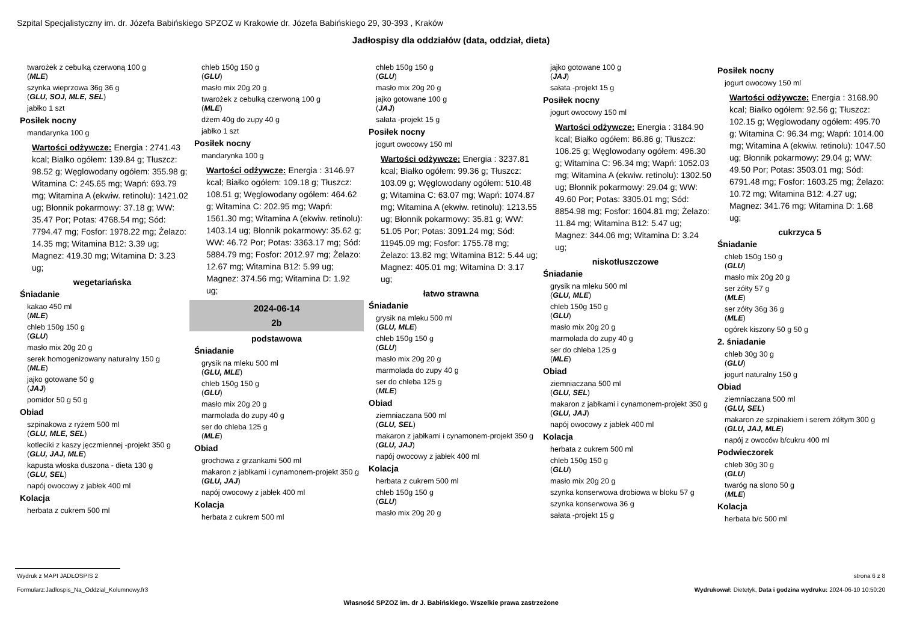Szpital Specjalistyczny im. dr. Józefa Babińskiego SPZOZ w Krakowie dr. Józefa Babińskiego 29, 30-393 , Kraków
Jadłospisy dla oddziałów (data, oddział, dieta)
twarożek z cebulką czerwoną 100 g
(MLE)
szynka wieprzowa 36g 36 g
(GLU, SOJ, MLE, SEL)
jabłko 1 szt
Posiłek nocny
mandarynka 100 g
Wartości odżywcze: Energia : 2741.43 kcal; Białko ogółem: 139.84 g; Tłuszcz: 98.52 g; Węglowodany ogółem: 355.98 g; Witamina C: 245.65 mg; Wapń: 693.79 mg; Witamina A (ekwiw. retinolu): 1421.02 ug; Błonnik pokarmowy: 37.18 g; WW: 35.47 Por; Potas: 4768.54 mg; Sód: 7794.47 mg; Fosfor: 1978.22 mg; Żelazo: 14.35 mg; Witamina B12: 3.39 ug; Magnez: 419.30 mg; Witamina D: 3.23 ug;
wegetariańska
Śniadanie
kakao 450 ml
(MLE)
chleb 150g 150 g
(GLU)
masło mix 20g 20 g
serek homogenizowany naturalny 150 g
(MLE)
jajko gotowane 50 g
(JAJ)
pomidor 50 g 50 g
Obiad
szpinakowa z ryżem 500 ml
(GLU, MLE, SEL)
kotleciki z kaszy jęczmiennej -projekt 350 g
(GLU, JAJ, MLE)
kapusta włoska duszona - dieta 130 g
(GLU, SEL)
napój owocowy z jabłek 400 ml
Kolacja
herbata z cukrem 500 ml
chleb 150g 150 g
(GLU)
masło mix 20g 20 g
twarożek z cebulką czerwoną 100 g
(MLE)
dżem 40g do zupy 40 g
jabłko 1 szt
Posiłek nocny
mandarynka 100 g
Wartości odżywcze: Energia : 3146.97 kcal; Białko ogółem: 109.18 g; Tłuszcz: 108.51 g; Węglowodany ogółem: 464.62 g; Witamina C: 202.95 mg; Wapń: 1561.30 mg; Witamina A (ekwiw. retinolu): 1403.14 ug; Błonnik pokarmowy: 35.62 g; WW: 46.72 Por; Potas: 3363.17 mg; Sód: 5884.79 mg; Fosfor: 2012.97 mg; Żelazo: 12.67 mg; Witamina B12: 5.99 ug; Magnez: 374.56 mg; Witamina D: 1.92 ug;
2024-06-14
2b
podstawowa
Śniadanie
grysik na mleku 500 ml
(GLU, MLE)
chleb 150g 150 g
(GLU)
masło mix 20g 20 g
marmolada do zupy 40 g
ser do chleba 125 g
(MLE)
Obiad
grochowa z grzankami 500 ml
makaron z jabłkami i cynamonem-projekt 350 g
(GLU, JAJ)
napój owocowy z jabłek 400 ml
Kolacja
herbata z cukrem 500 ml
chleb 150g 150 g
(GLU)
masło mix 20g 20 g
jajko gotowane 100 g
(JAJ)
sałata -projekt 15 g
Posiłek nocny
jogurt owocowy 150 ml
Wartości odżywcze: Energia : 3237.81 kcal; Białko ogółem: 99.36 g; Tłuszcz: 103.09 g; Węglowodany ogółem: 510.48 g; Witamina C: 63.07 mg; Wapń: 1074.87 mg; Witamina A (ekwiw. retinolu): 1213.55 ug; Błonnik pokarmowy: 35.81 g; WW: 51.05 Por; Potas: 3091.24 mg; Sód: 11945.09 mg; Fosfor: 1755.78 mg; Żelazo: 13.82 mg; Witamina B12: 5.44 ug; Magnez: 405.01 mg; Witamina D: 3.17 ug;
łatwo strawna
Śniadanie
grysik na mleku 500 ml
(GLU, MLE)
chleb 150g 150 g
(GLU)
masło mix 20g 20 g
marmolada do zupy 40 g
ser do chleba 125 g
(MLE)
Obiad
ziemniaczana 500 ml
(GLU, SEL)
makaron z jabłkami i cynamonem-projekt 350 g
(GLU, JAJ)
napój owocowy z jabłek 400 ml
Kolacja
herbata z cukrem 500 ml
chleb 150g 150 g
(GLU)
masło mix 20g 20 g
jajko gotowane 100 g
(JAJ)
sałata -projekt 15 g
Posiłek nocny
jogurt owocowy 150 ml
Wartości odżywcze: Energia : 3184.90 kcal; Białko ogółem: 86.86 g; Tłuszcz: 106.25 g; Węglowodany ogółem: 496.30 g; Witamina C: 96.34 mg; Wapń: 1052.03 mg; Witamina A (ekwiw. retinolu): 1302.50 ug; Błonnik pokarmowy: 29.04 g; WW: 49.60 Por; Potas: 3305.01 mg; Sód: 8854.98 mg; Fosfor: 1604.81 mg; Żelazo: 11.84 mg; Witamina B12: 5.47 ug; Magnez: 344.06 mg; Witamina D: 3.24 ug;
niskotłuszczowe
Śniadanie
grysik na mleku 500 ml
(GLU, MLE)
chleb 150g 150 g
(GLU)
masło mix 20g 20 g
marmolada do zupy 40 g
ser do chleba 125 g
(MLE)
Obiad
ziemniaczana 500 ml
(GLU, SEL)
makaron z jabłkami i cynamonem-projekt 350 g
(GLU, JAJ)
napój owocowy z jabłek 400 ml
Kolacja
herbata z cukrem 500 ml
chleb 150g 150 g
(GLU)
masło mix 20g 20 g
szynka konserwowa drobiowa w bloku 57 g
szynka konserwowa 36 g
sałata -projekt 15 g
Posiłek nocny
jogurt owocowy 150 ml
Wartości odżywcze: Energia : 3168.90 kcal; Białko ogółem: 92.56 g; Tłuszcz: 102.15 g; Węglowodany ogółem: 495.70 g; Witamina C: 96.34 mg; Wapń: 1014.00 mg; Witamina A (ekwiw. retinolu): 1047.50 ug; Błonnik pokarmowy: 29.04 g; WW: 49.50 Por; Potas: 3503.01 mg; Sód: 6791.48 mg; Fosfor: 1603.25 mg; Żelazo: 10.72 mg; Witamina B12: 4.27 ug; Magnez: 341.76 mg; Witamina D: 1.68 ug;
cukrzyca 5
Śniadanie
chleb 150g 150 g
(GLU)
masło mix 20g 20 g
ser żółty 57 g
(MLE)
ser zółty 36g 36 g
(MLE)
ogórek kiszony 50 g 50 g
2. śniadanie
chleb 30g 30 g
(GLU)
jogurt naturalny 150 g
Obiad
ziemniaczana 500 ml
(GLU, SEL)
makaron ze szpinakiem i serem żółtym 300 g
(GLU, JAJ, MLE)
napój z owoców b/cukru 400 ml
Podwieczorek
chleb 30g 30 g
(GLU)
twaróg na slono 50 g
(MLE)
Kolacja
herbata b/c 500 ml
Wydruk z MAPI JADŁOSPIS 2 strona 6 z 8
Formularz:Jadlospis_Na_Oddzial_Kolumnowy.fr3 Wydrukował: Dietetyk, Data i godzina wydruku: 2024-06-10 10:50:20
Własność SPZOZ im. dr J. Babińskiego. Wszelkie prawa zastrzeżone